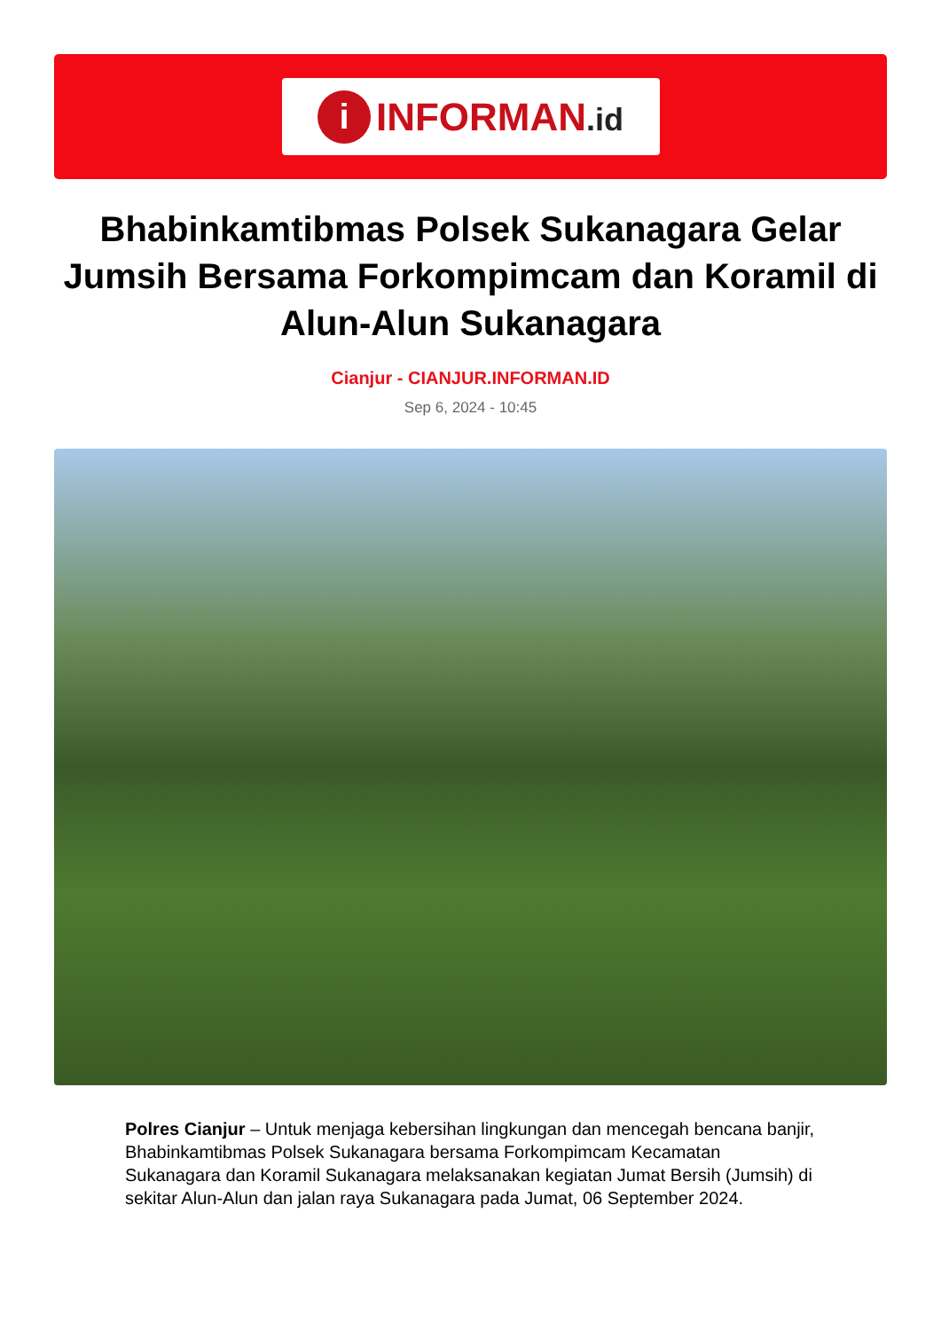i
INFORMAN.id
Bhabinkamtibmas Polsek Sukanagara Gelar Jumsih Bersama Forkompimcam dan Koramil di Alun-Alun Sukanagara
Cianjur - CIANJUR.INFORMAN.ID
Sep 6, 2024 - 10:45
Polres Cianjur – Untuk menjaga kebersihan lingkungan dan mencegah bencana banjir, Bhabinkamtibmas Polsek Sukanagara bersama Forkompimcam Kecamatan Sukanagara dan Koramil Sukanagara melaksanakan kegiatan Jumat Bersih (Jumsih) di sekitar Alun-Alun dan jalan raya Sukanagara pada Jumat, 06 September 2024.